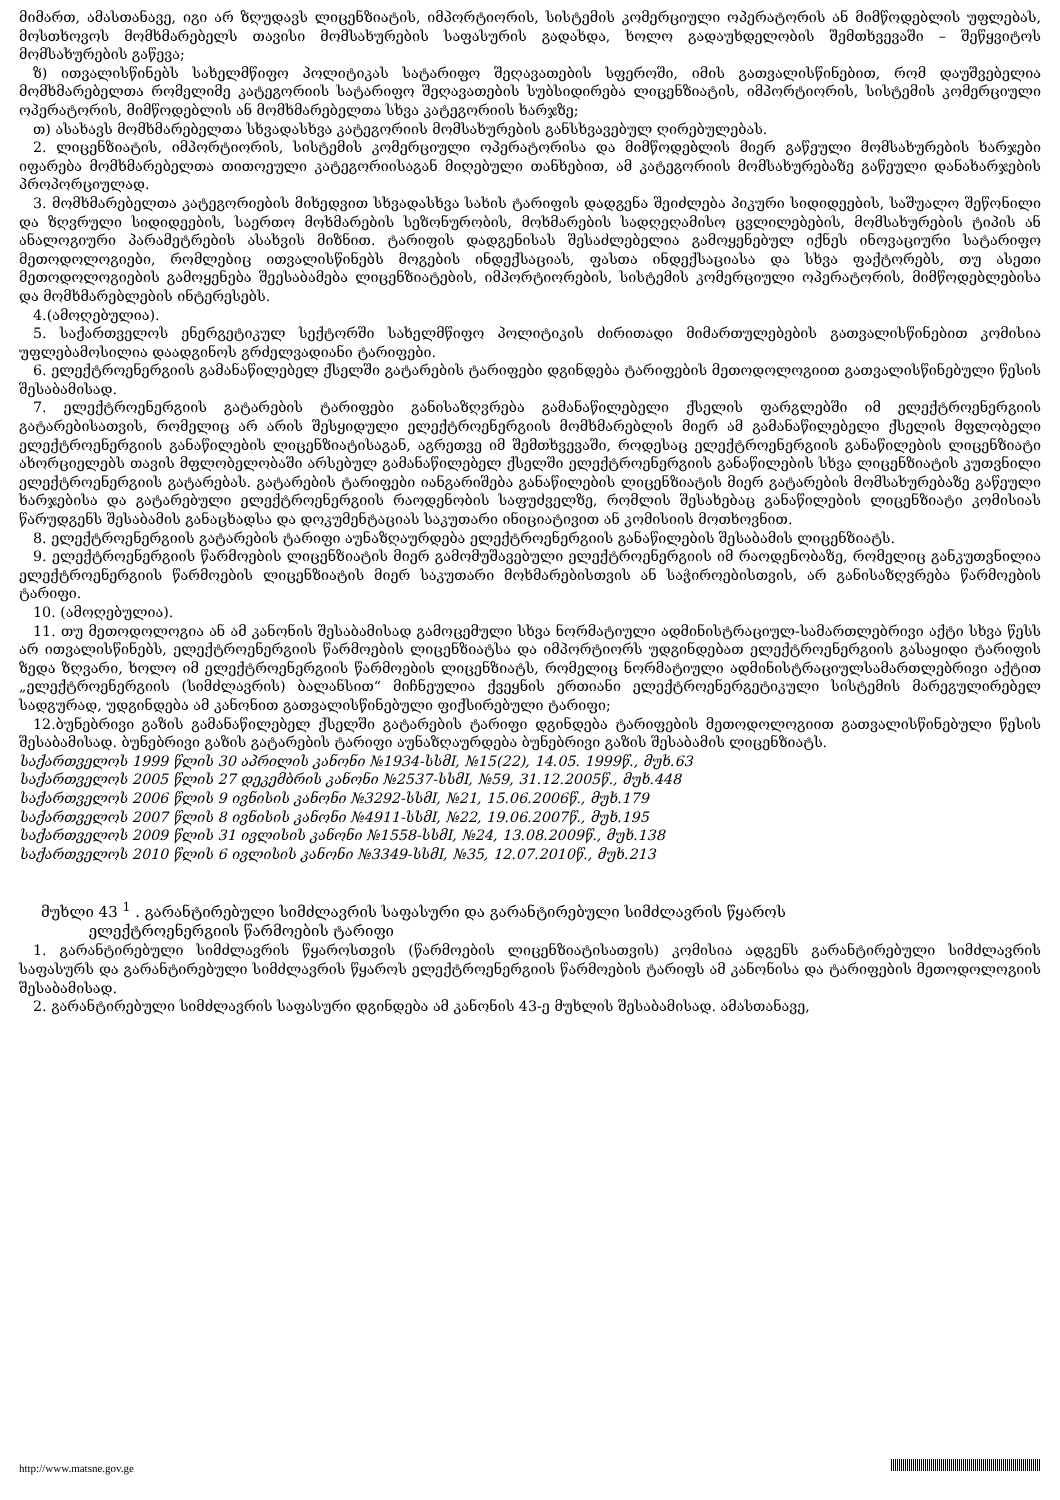მიმართ, ამასთანავე, იგი არ ზღუდავს ლიცენზიატის, იმპორტიორის, სისტემის კომერციული ოპერატორის ან მიმწოდებლის უფლებას, მოსთხოვოს მომხმარებელს თავისი მომსახურების საფასურის გადახდა, ხოლო გადაუხდელობის შემთხვევაში – შეწყვიტოს მომსახურების გაწევა;
ზ) ითვალისწინებს სახელმწიფო პოლიტიკას სატარიფო შეღავათების სფეროში, იმის გათვალისწინებით, რომ დაუშვებელია მომხმარებელთა რომელიმე კატეგორიის სატარიფო შეღავათების სუბსიდირება ლიცენზიატის, იმპორტიორის, სისტემის კომერციული ოპერატორის, მიმწოდებლის ან მომხმარებელთა სხვა კატეგორიის ხარჯზე;
თ) ასახავს მომხმარებელთა სხვადასხვა კატეგორიის მომსახურების განსხვავებულ ღირებულებას.
2. ლიცენზიატის, იმპორტიორის, სისტემის კომერციული ოპერატორისა და მიმწოდებლის მიერ გაწეული მომსახურების ხარჯები იფარება მომხმარებელთა თითოეული კატეგორიისაგან მიღებული თანხებით, ამ კატეგორიის მომსახურებაზე გაწეული დანახარჯების პროპორციულად.
3. მომხმარებელთა კატეგორიების მიხედვით სხვადასხვა სახის ტარიფის დადგენა შეიძლება პიკური სიდიდეების, საშუალო შეწონილი და ზღვრული სიდიდეების, საერთო მოხმარების სეზონურობის, მოხმარების სადღეღამისო ცვლილებების, მომსახურების ტიპის ან ანალოგიური პარამეტრების ასახვის მიზნით. ტარიფის დადგენისას შესაძლებელია გამოყენებულ იქნეს ინოვაციური სატარიფო მეთოდოლოგიები, რომლებიც ითვალისწინებს მოგების ინდექსაციას, ფასთა ინდექსაციასა და სხვა ფაქტორებს, თუ ასეთი მეთოდოლოგიების გამოყენება შეესაბამება ლიცენზიატების, იმპორტიორების, სისტემის კომერციული ოპერატორის, მიმწოდებლებისა და მომხმარებლების ინტერესებს.
4.(ამოღებულია).
5. საქართველოს ენერგეტიკულ სექტორში სახელმწიფო პოლიტიკის ძირითადი მიმართულებების გათვალისწინებით კომისია უფლებამოსილია დაადგინოს გრძელვადიანი ტარიფები.
6. ელექტროენერგიის გამანაწილებელ ქსელში გატარების ტარიფები დგინდება ტარიფების მეთოდოლოგიით გათვალისწინებული წესის შესაბამისად.
7. ელექტროენერგიის გატარების ტარიფები განისაზღვრება გამანაწილებელი ქსელის ფარგლებში იმ ელექტროენერგიის გატარებისათვის, რომელიც არ არის შესყიდული ელექტროენერგიის მომხმარებლის მიერ ამ გამანაწილებელი ქსელის მფლობელი ელექტროენერგიის განაწილების ლიცენზიატისაგან, აგრეთვე იმ შემთხვევაში, როდესაც ელექტროენერგიის განაწილების ლიცენზიატი ახორციელებს თავის მფლობელობაში არსებულ გამანაწილებელ ქსელში ელექტროენერგიის განაწილების სხვა ლიცენზიატის კუთვნილი ელექტროენერგიის გატარებას. გატარების ტარიფები იანგარიშება განაწილების ლიცენზიატის მიერ გატარების მომსახურებაზე გაწეული ხარჯებისა და გატარებული ელექტროენერგიის რაოდენობის საფუძველზე, რომლის შესახებაც განაწილების ლიცენზიატი კომისიას წარუდგენს შესაბამის განაცხადსა და დოკუმენტაციას საკუთარი ინიციატივით ან კომისიის მოთხოვნით.
8. ელექტროენერგიის გატარების ტარიფი აუნაზღაურდება ელექტროენერგიის განაწილების შესაბამის ლიცენზიატს.
9. ელექტროენერგიის წარმოების ლიცენზიატის მიერ გამომუშავებული ელექტროენერგიის იმ რაოდენობაზე, რომელიც განკუთვნილია ელექტროენერგიის წარმოების ლიცენზიატის მიერ საკუთარი მოხმარებისთვის ან საჭიროებისთვის, არ განისაზღვრება წარმოების ტარიფი.
10. (ამოღებულია).
11. თუ მეთოდოლოგია ან ამ კანონის შესაბამისად გამოცემული სხვა ნორმატიული ადმინისტრაციულ-სამართლებრივი აქტი სხვა წესს არ ითვალისწინებს, ელექტროენერგიის წარმოების ლიცენზიატსა და იმპორტიორს უდგინდებათ ელექტროენერგიის გასაყიდი ტარიფის ზედა ზღვარი, ხოლო იმ ელექტროენერგიის წარმოების ლიცენზიატს, რომელიც ნორმატიული ადმინისტრაციულსამართლებრივი აქტით „ელექტროენერგიის (სიმძლავრის) ბალანსით“ მიჩნეულია ქვეყნის ერთიანი ელექტროენერგეტიკული სისტემის მარეგულირებელ სადგურად, უდგინდება ამ კანონით გათვალისწინებული ფიქსირებული ტარიფი;
12.ბუნებრივი გაზის გამანაწილებელ ქსელში გატარების ტარიფი დგინდება ტარიფების მეთოდოლოგიით გათვალისწინებული წესის შესაბამისად. ბუნებრივი გაზის გატარების ტარიფი აუნაზღაურდება ბუნებრივი გაზის შესაბამის ლიცენზიატს.
საქართველოს 1999 წლის 30 აპრილის კანონი №1934-სსმI, №15(22), 14.05. 1999წ., მუხ.63
საქართველოს 2005 წლის 27 დეკემბრის კანონი №2537-სსმI, №59, 31.12.2005წ., მუხ.448
საქართველოს 2006 წლის 9 ივნისის კანონი №3292-სსმI, №21, 15.06.2006წ., მუხ.179
საქართველოს 2007 წლის 8 ივნისის კანონი №4911-სსმI, №22, 19.06.2007წ., მუხ.195
საქართველოს 2009 წლის 31 ივლისის კანონი №1558-სსმI, №24, 13.08.2009წ., მუხ.138
საქართველოს 2010 წლის 6 ივლისის კანონი №3349-სსმI, №35, 12.07.2010წ., მუხ.213
მუხლი 43 <sup>1</sup> . გარანტირებული სიმძლავრის საფასური და გარანტირებული სიმძლავრის წყაროს
ელექტროენერგიის წარმოების ტარიფი
1. გარანტირებული სიმძლავრის წყაროსთვის (წარმოების ლიცენზიატისათვის) კომისია ადგენს გარანტირებული სიმძლავრის საფასურს და გარანტირებული სიმძლავრის წყაროს ელექტროენერგიის წარმოების ტარიფს ამ კანონისა და ტარიფების მეთოდოლოგიის შესაბამისად.
2. გარანტირებული სიმძლავრის საფასური დგინდება ამ კანონის 43-ე მუხლის შესაბამისად. ამასთანავე,
http://www.matsne.gov.ge